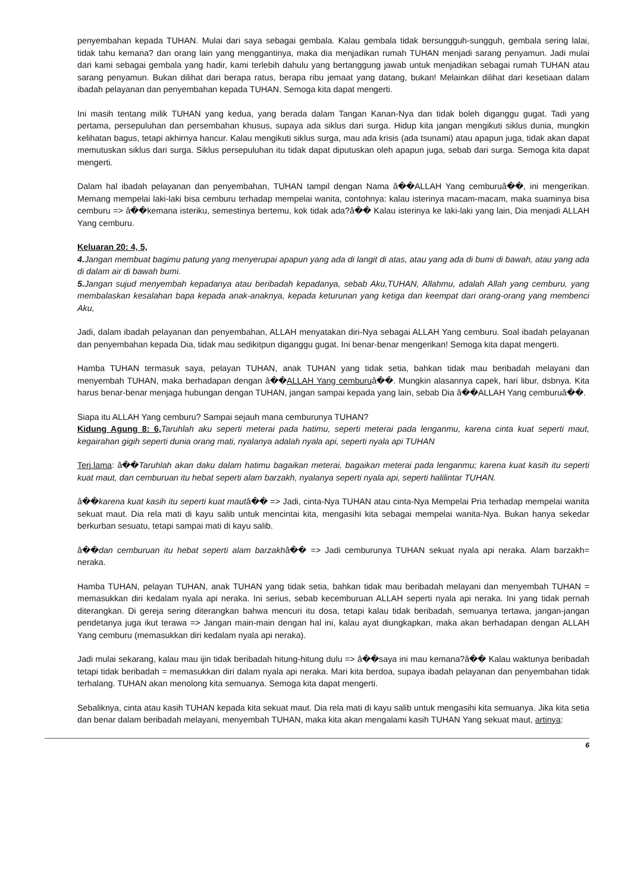penyembahan kepada TUHAN. Mulai dari saya sebagai gembala. Kalau gembala tidak bersungguh-sungguh, gembala sering lalai, tidak tahu kemana? dan orang lain yang menggantinya, maka dia menjadikan rumah TUHAN menjadi sarang penyamun. Jadi mulai dari kami sebagai gembala yang hadir, kami terlebih dahulu yang bertanggung jawab untuk menjadikan sebagai rumah TUHAN atau sarang penyamun. Bukan dilihat dari berapa ratus, berapa ribu jemaat yang datang, bukan! Melainkan dilihat dari kesetiaan dalam ibadah pelayanan dan penyembahan kepada TUHAN. Semoga kita dapat mengerti.
Ini masih tentang milik TUHAN yang kedua, yang berada dalam Tangan Kanan-Nya dan tidak boleh diganggu gugat. Tadi yang pertama, persepuluhan dan persembahan khusus, supaya ada siklus dari surga. Hidup kita jangan mengikuti siklus dunia, mungkin kelihatan bagus, tetapi akhirnya hancur. Kalau mengikuti siklus surga, mau ada krisis (ada tsunami) atau apapun juga, tidak akan dapat memutuskan siklus dari surga. Siklus persepuluhan itu tidak dapat diputuskan oleh apapun juga, sebab dari surga. Semoga kita dapat mengerti.
Dalam hal ibadah pelayanan dan penyembahan, TUHAN tampil dengan Nama â��ALLAH Yang cemburuâ��, ini mengerikan. Memang mempelai laki-laki bisa cemburu terhadap mempelai wanita, contohnya: kalau isterinya macam-macam, maka suaminya bisa cemburu => â��kemana isteriku, semestinya bertemu, kok tidak ada?â�� Kalau isterinya ke laki-laki yang lain, Dia menjadi ALLAH Yang cemburu.
Keluaran 20: 4, 5,
4. Jangan membuat bagimu patung yang menyerupai apapun yang ada di langit di atas, atau yang ada di bumi di bawah, atau yang ada di dalam air di bawah bumi.
5. Jangan sujud menyembah kepadanya atau beribadah kepadanya, sebab Aku,TUHAN, Allahmu, adalah Allah yang cemburu, yang membalaskan kesalahan bapa kepada anak-anaknya, kepada keturunan yang ketiga dan keempat dari orang-orang yang membenci Aku,
Jadi, dalam ibadah pelayanan dan penyembahan, ALLAH menyatakan diri-Nya sebagai ALLAH Yang cemburu. Soal ibadah pelayanan dan penyembahan kepada Dia, tidak mau sedikitpun diganggu gugat. Ini benar-benar mengerikan! Semoga kita dapat mengerti.
Hamba TUHAN termasuk saya, pelayan TUHAN, anak TUHAN yang tidak setia, bahkan tidak mau beribadah melayani dan menyembah TUHAN, maka berhadapan dengan â��ALLAH Yang cemburuâ��. Mungkin alasannya capek, hari libur, dsbnya. Kita harus benar-benar menjaga hubungan dengan TUHAN, jangan sampai kepada yang lain, sebab Dia â��ALLAH Yang cemburuâ��.
Siapa itu ALLAH Yang cemburu? Sampai sejauh mana cemburunya TUHAN?
Kidung Agung 8: 6, Taruhlah aku seperti meterai pada hatimu, seperti meterai pada lenganmu, karena cinta kuat seperti maut, kegairahan gigih seperti dunia orang mati, nyalanya adalah nyala api, seperti nyala api TUHAN
Terj.lama: â��Taruhlah akan daku dalam hatimu bagaikan meterai, bagaikan meterai pada lenganmu; karena kuat kasih itu seperti kuat maut, dan cemburuan itu hebat seperti alam barzakh, nyalanya seperti nyala api, seperti halilintar TUHAN.
â��karena kuat kasih itu seperti kuat mautâ�� => Jadi, cinta-Nya TUHAN atau cinta-Nya Mempelai Pria terhadap mempelai wanita sekuat maut. Dia rela mati di kayu salib untuk mencintai kita, mengasihi kita sebagai mempelai wanita-Nya. Bukan hanya sekedar berkurban sesuatu, tetapi sampai mati di kayu salib.
â��dan cemburuan itu hebat seperti alam barzakhâ�� => Jadi cemburunya TUHAN sekuat nyala api neraka. Alam barzakh= neraka.
Hamba TUHAN, pelayan TUHAN, anak TUHAN yang tidak setia, bahkan tidak mau beribadah melayani dan menyembah TUHAN = memasukkan diri kedalam nyala api neraka. Ini serius, sebab kecemburuan ALLAH seperti nyala api neraka. Ini yang tidak pernah diterangkan. Di gereja sering diterangkan bahwa mencuri itu dosa, tetapi kalau tidak beribadah, semuanya tertawa, jangan-jangan pendetanya juga ikut terawa => Jangan main-main dengan hal ini, kalau ayat diungkapkan, maka akan berhadapan dengan ALLAH Yang cemburu (memasukkan diri kedalam nyala api neraka).
Jadi mulai sekarang, kalau mau ijin tidak beribadah hitung-hitung dulu => â��saya ini mau kemana?â�� Kalau waktunya beribadah tetapi tidak beribadah = memasukkan diri dalam nyala api neraka. Mari kita berdoa, supaya ibadah pelayanan dan penyembahan tidak terhalang. TUHAN akan menolong kita semuanya. Semoga kita dapat mengerti.
Sebaliknya, cinta atau kasih TUHAN kepada kita sekuat maut. Dia rela mati di kayu salib untuk mengasihi kita semuanya. Jika kita setia dan benar dalam beribadah melayani, menyembah TUHAN, maka kita akan mengalami kasih TUHAN Yang sekuat maut, artinya:
6